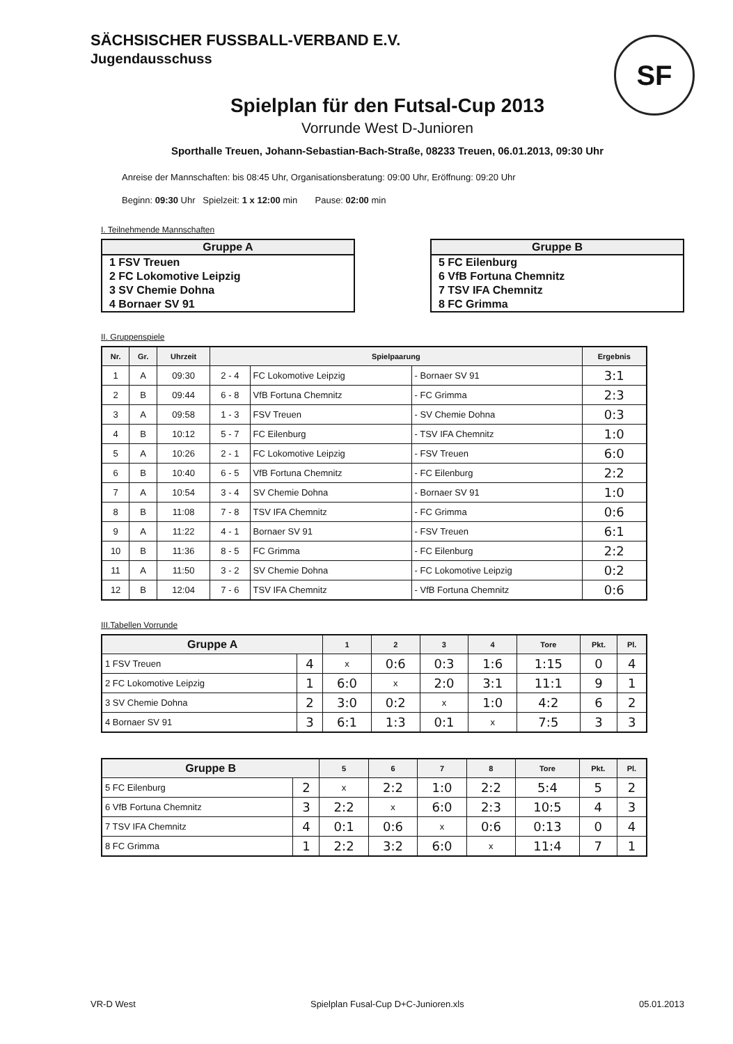SÄCHSISCHER FUSSBALL-VERBAND E.V.
Jugendausschuss
SF
Spielplan für den Futsal-Cup 2013
Vorrunde West D-Junioren
Sporthalle Treuen, Johann-Sebastian-Bach-Straße, 08233 Treuen, 06.01.2013, 09:30 Uhr
Anreise der Mannschaften: bis 08:45 Uhr, Organisationsberatung: 09:00 Uhr, Eröffnung: 09:20 Uhr
Beginn: 09:30 Uhr Spielzeit: 1 x 12:00 min Pause: 02:00 min
I. Teilnehmende Mannschaften
| Gruppe A |
| --- |
| 1 FSV Treuen |
| 2 FC Lokomotive Leipzig |
| 3 SV Chemie Dohna |
| 4 Bornaer SV 91 |
| Gruppe B |
| --- |
| 5 FC Eilenburg |
| 6 VfB Fortuna Chemnitz |
| 7 TSV IFA Chemnitz |
| 8 FC Grimma |
II. Gruppenspiele
| Nr. | Gr. | Uhrzeit | Spielpaarung | | | Ergebnis |
| --- | --- | --- | --- | --- | --- | --- |
| 1 | A | 09:30 | 2 - 4 | FC Lokomotive Leipzig | - Bornaer SV 91 | 3:1 |
| 2 | B | 09:44 | 6 - 8 | VfB Fortuna Chemnitz | - FC Grimma | 2:3 |
| 3 | A | 09:58 | 1 - 3 | FSV Treuen | - SV Chemie Dohna | 0:3 |
| 4 | B | 10:12 | 5 - 7 | FC Eilenburg | - TSV IFA Chemnitz | 1:0 |
| 5 | A | 10:26 | 2 - 1 | FC Lokomotive Leipzig | - FSV Treuen | 6:0 |
| 6 | B | 10:40 | 6 - 5 | VfB Fortuna Chemnitz | - FC Eilenburg | 2:2 |
| 7 | A | 10:54 | 3 - 4 | SV Chemie Dohna | - Bornaer SV 91 | 1:0 |
| 8 | B | 11:08 | 7 - 8 | TSV IFA Chemnitz | - FC Grimma | 0:6 |
| 9 | A | 11:22 | 4 - 1 | Bornaer SV 91 | - FSV Treuen | 6:1 |
| 10 | B | 11:36 | 8 - 5 | FC Grimma | - FC Eilenburg | 2:2 |
| 11 | A | 11:50 | 3 - 2 | SV Chemie Dohna | - FC Lokomotive Leipzig | 0:2 |
| 12 | B | 12:04 | 7 - 6 | TSV IFA Chemnitz | - VfB Fortuna Chemnitz | 0:6 |
III.Tabellen Vorrunde
| Gruppe A | | 1 | 2 | 3 | 4 | Tore | Pkt. | Pl. |
| --- | --- | --- | --- | --- | --- | --- | --- | --- |
| 1 FSV Treuen | 4 | x | 0:6 | 0:3 | 1:6 | 1:15 | 0 | 4 |
| 2 FC Lokomotive Leipzig | 1 | 6:0 | x | 2:0 | 3:1 | 11:1 | 9 | 1 |
| 3 SV Chemie Dohna | 2 | 3:0 | 0:2 | x | 1:0 | 4:2 | 6 | 2 |
| 4 Bornaer SV 91 | 3 | 6:1 | 1:3 | 0:1 | x | 7:5 | 3 | 3 |
| Gruppe B | | 5 | 6 | 7 | 8 | Tore | Pkt. | Pl. |
| --- | --- | --- | --- | --- | --- | --- | --- | --- |
| 5 FC Eilenburg | 2 | x | 2:2 | 1:0 | 2:2 | 5:4 | 5 | 2 |
| 6 VfB Fortuna Chemnitz | 3 | 2:2 | x | 6:0 | 2:3 | 10:5 | 4 | 3 |
| 7 TSV IFA Chemnitz | 4 | 0:1 | 0:6 | x | 0:6 | 0:13 | 0 | 4 |
| 8 FC Grimma | 1 | 2:2 | 3:2 | 6:0 | x | 11:4 | 7 | 1 |
VR-D West Spielplan Fusal-Cup D+C-Junioren.xls 05.01.2013